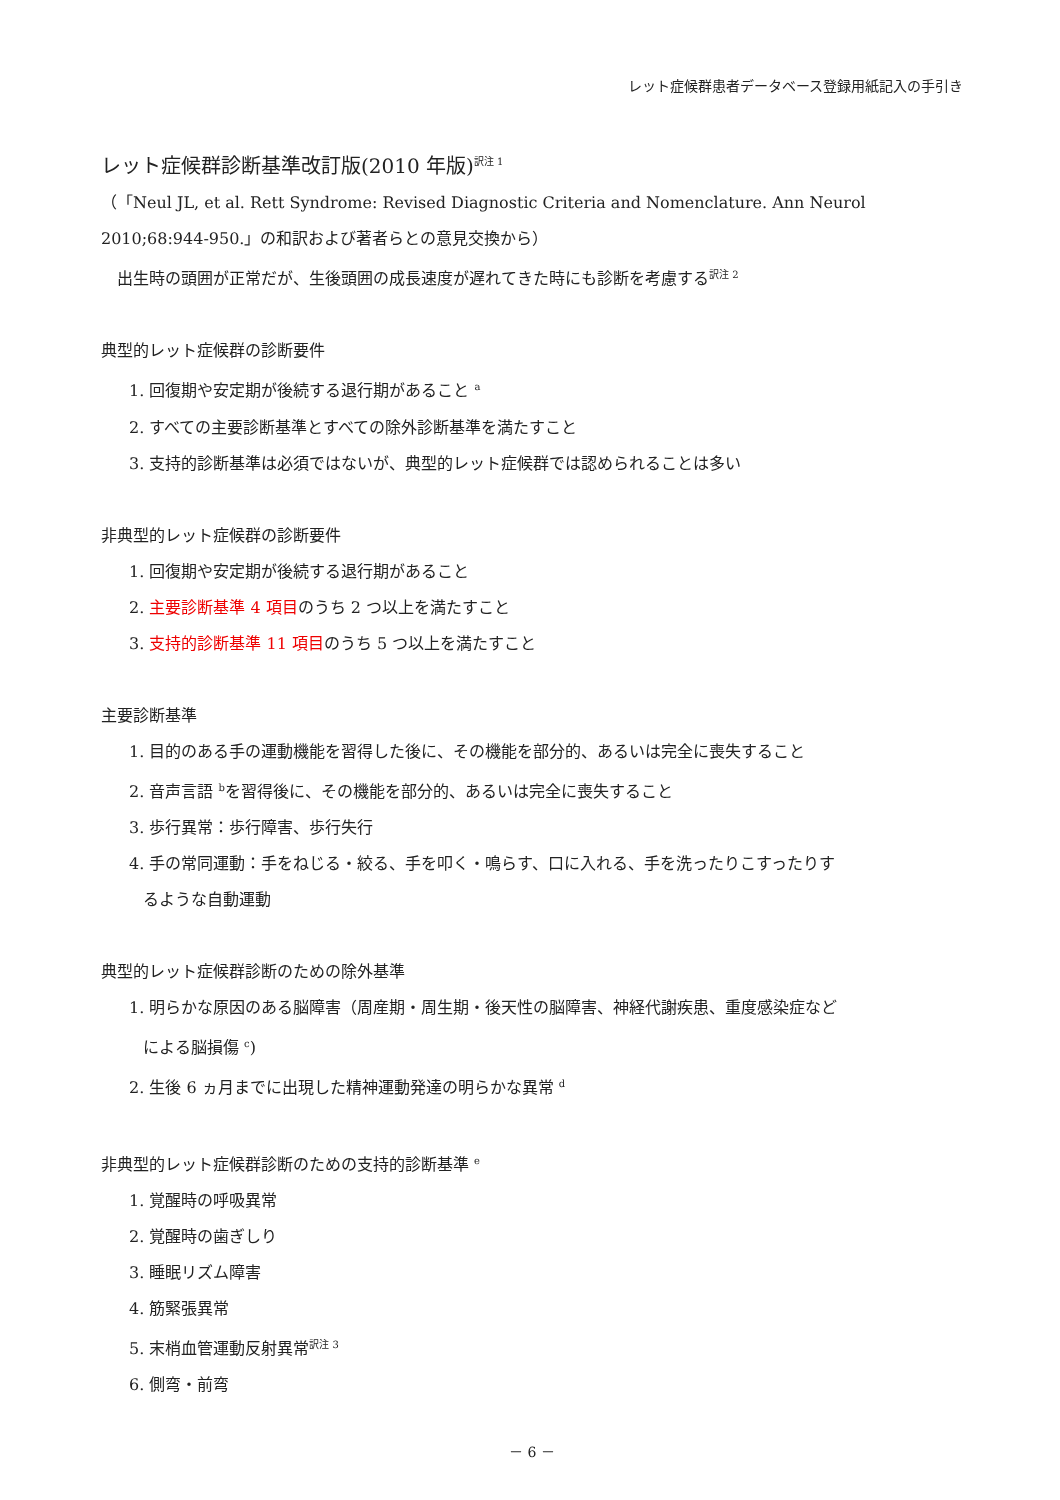レット症候群患者データベース登録用紙記入の手引き
レット症候群診断基準改訂版(2010 年版)<sup>訳注 1</sup>
（「Neul JL, et al. Rett Syndrome: Revised Diagnostic Criteria and Nomenclature. Ann Neurol 2010;68:944-950.」の和訳および著者らとの意見交換から）
　出生時の頭囲が正常だが、生後頭囲の成長速度が遅れてきた時にも診断を考慮する<sup>訳注 2</sup>
典型的レット症候群の診断要件
1. 回復期や安定期が後続する退行期があること <sup>a</sup>
2. すべての主要診断基準とすべての除外診断基準を満たすこと
3. 支持的診断基準は必須ではないが、典型的レット症候群では認められることは多い
非典型的レット症候群の診断要件
1. 回復期や安定期が後続する退行期があること
2. 主要診断基準 4 項目のうち 2 つ以上を満たすこと
3. 支持的診断基準 11 項目のうち 5 つ以上を満たすこと
主要診断基準
1. 目的のある手の運動機能を習得した後に、その機能を部分的、あるいは完全に喪失すること
2. 音声言語 <sup>b</sup>を習得後に、その機能を部分的、あるいは完全に喪失すること
3. 歩行異常：歩行障害、歩行失行
4. 手の常同運動：手をねじる・絞る、手を叩く・鳴らす、口に入れる、手を洗ったりこすったりす
るような自動運動
典型的レット症候群診断のための除外基準
1. 明らかな原因のある脳障害（周産期・周生期・後天性の脳障害、神経代謝疾患、重度感染症など
による脳損傷 <sup>c</sup>)
2. 生後 6 ヵ月までに出現した精神運動発達の明らかな異常 <sup>d</sup>
非典型的レット症候群診断のための支持的診断基準 <sup>e</sup>
1. 覚醒時の呼吸異常
2. 覚醒時の歯ぎしり
3. 睡眠リズム障害
4. 筋緊張異常
5. 末梢血管運動反射異常<sup>訳注 3</sup>
6. 側弯・前弯
－ 6 －